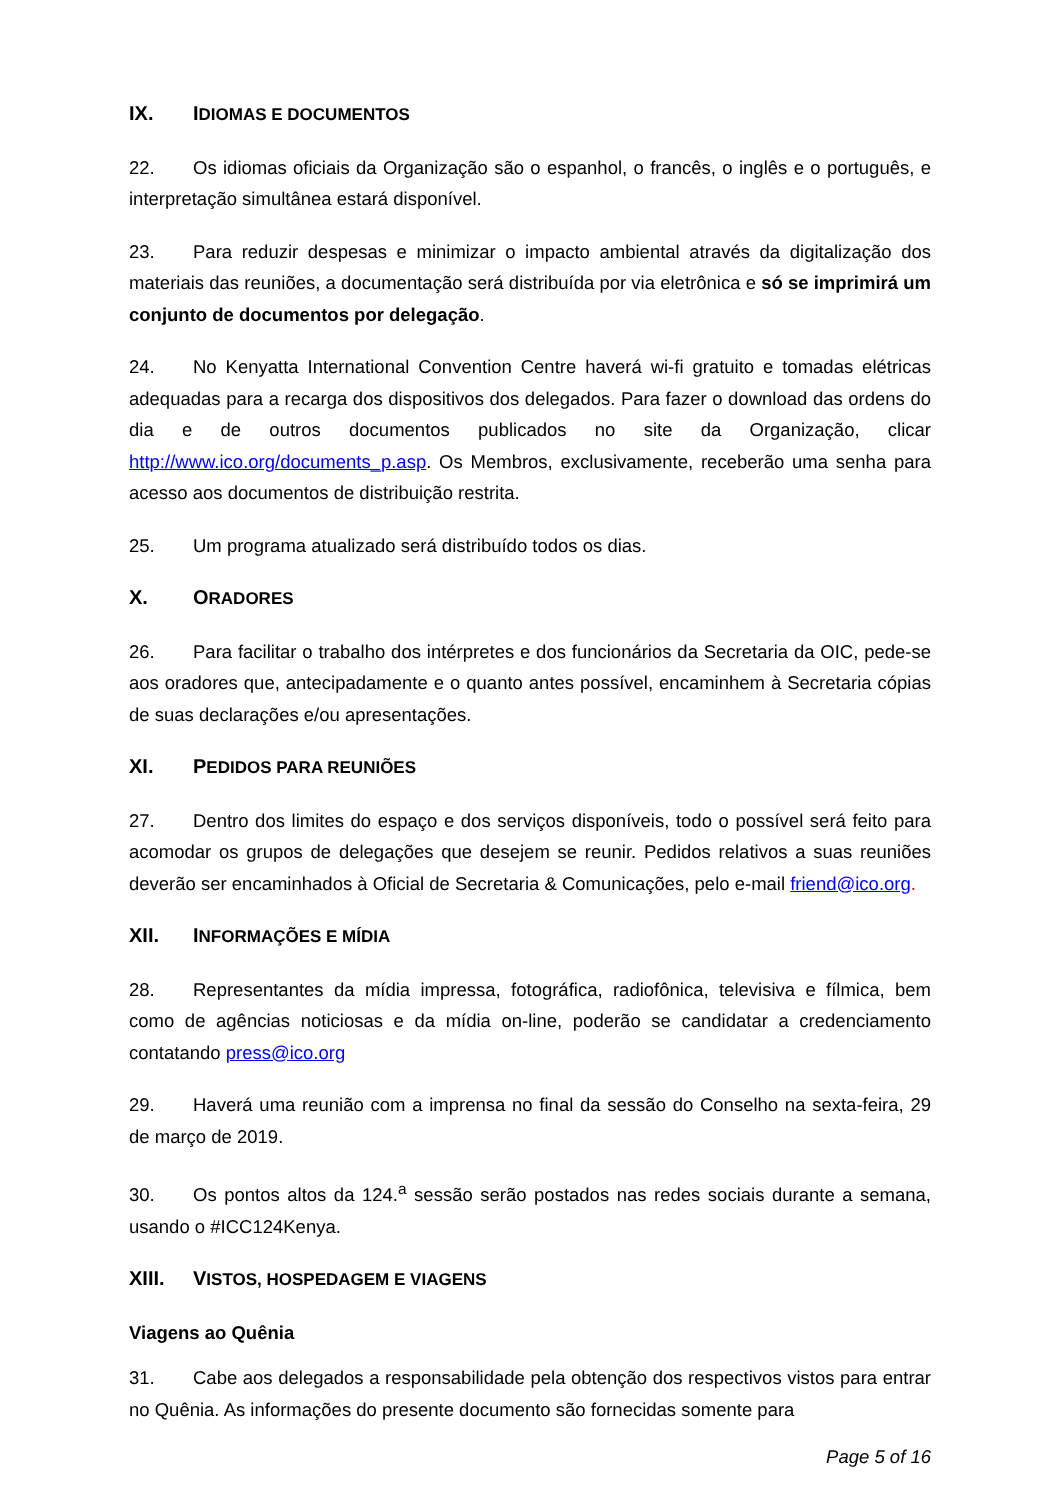IX. IDIOMAS E DOCUMENTOS
22. Os idiomas oficiais da Organização são o espanhol, o francês, o inglês e o português, e interpretação simultânea estará disponível.
23. Para reduzir despesas e minimizar o impacto ambiental através da digitalização dos materiais das reuniões, a documentação será distribuída por via eletrônica e só se imprimirá um conjunto de documentos por delegação.
24. No Kenyatta International Convention Centre haverá wi-fi gratuito e tomadas elétricas adequadas para a recarga dos dispositivos dos delegados. Para fazer o download das ordens do dia e de outros documentos publicados no site da Organização, clicar http://www.ico.org/documents_p.asp. Os Membros, exclusivamente, receberão uma senha para acesso aos documentos de distribuição restrita.
25. Um programa atualizado será distribuído todos os dias.
X. ORADORES
26. Para facilitar o trabalho dos intérpretes e dos funcionários da Secretaria da OIC, pede-se aos oradores que, antecipadamente e o quanto antes possível, encaminhem à Secretaria cópias de suas declarações e/ou apresentações.
XI. PEDIDOS PARA REUNIÕES
27. Dentro dos limites do espaço e dos serviços disponíveis, todo o possível será feito para acomodar os grupos de delegações que desejem se reunir. Pedidos relativos a suas reuniões deverão ser encaminhados à Oficial de Secretaria & Comunicações, pelo e-mail friend@ico.org.
XII. INFORMAÇÕES E MÍDIA
28. Representantes da mídia impressa, fotográfica, radiofônica, televisiva e fílmica, bem como de agências noticiosas e da mídia on-line, poderão se candidatar a credenciamento contatando press@ico.org
29. Haverá uma reunião com a imprensa no final da sessão do Conselho na sexta-feira, 29 de março de 2019.
30. Os pontos altos da 124.<sup>a</sup> sessão serão postados nas redes sociais durante a semana, usando o #ICC124Kenya.
XIII. VISTOS, HOSPEDAGEM E VIAGENS
Viagens ao Quênia
31. Cabe aos delegados a responsabilidade pela obtenção dos respectivos vistos para entrar no Quênia. As informações do presente documento são fornecidas somente para
Page 5 of 16